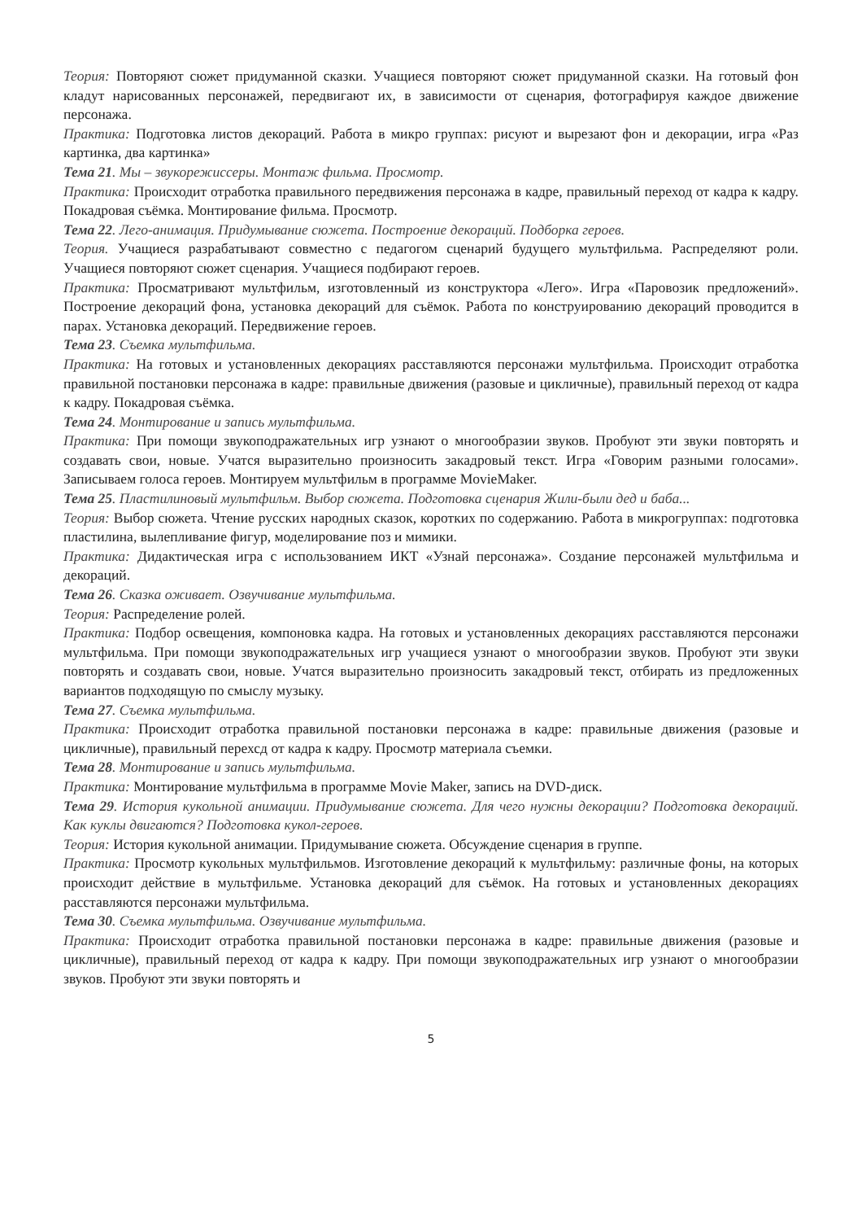Теория: Повторяют сюжет придуманной сказки. Учащиеся повторяют сюжет придуманной сказки. На готовый фон кладут нарисованных персонажей, передвигают их, в зависимости от сценария, фотографируя каждое движение персонажа.
Практика: Подготовка листов декораций. Работа в микро группах: рисуют и вырезают фон и декорации, игра «Раз картинка, два картинка»
Тема 21. Мы – звукорежиссеры. Монтаж фильма. Просмотр.
Практика: Происходит отработка правильного передвижения персонажа в кадре, правильный переход от кадра к кадру. Покадровая съёмка. Монтирование фильма. Просмотр.
Тема 22. Лего-анимация. Придумывание сюжета. Построение декораций. Подборка героев.
Теория. Учащиеся разрабатывают совместно с педагогом сценарий будущего мультфильма. Распределяют роли. Учащиеся повторяют сюжет сценария. Учащиеся подбирают героев.
Практика: Просматривают мультфильм, изготовленный из конструктора «Лего». Игра «Паровозик предложений». Построение декораций фона, установка декораций для съёмок. Работа по конструированию декораций проводится в парах. Установка декораций. Передвижение героев.
Тема 23. Съемка мультфильма.
Практика: На готовых и установленных декорациях расставляются персонажи мультфильма. Происходит отработка правильной постановки персонажа в кадре: правильные движения (разовые и цикличные), правильный переход от кадра к кадру. Покадровая съёмка.
Тема 24. Монтирование и запись мультфильма.
Практика: При помощи звукоподражательных игр узнают о многообразии звуков. Пробуют эти звуки повторять и создавать свои, новые. Учатся выразительно произносить закадровый текст. Игра «Говорим разными голосами». Записываем голоса героев. Монтируем мультфильм в программе MovieMaker.
Тема 25. Пластилиновый мультфильм. Выбор сюжета. Подготовка сценария Жили-были дед и баба...
Теория: Выбор сюжета. Чтение русских народных сказок, коротких по содержанию. Работа в микрогруппах: подготовка пластилина, вылепливание фигур, моделирование поз и мимики.
Практика: Дидактическая игра с использованием ИКТ «Узнай персонажа». Создание персонажей мультфильма и декораций.
Тема 26. Сказка оживает. Озвучивание мультфильма.
Теория: Распределение ролей.
Практика: Подбор освещения, компоновка кадра. На готовых и установленных декорациях расставляются персонажи мультфильма. При помощи звукоподражательных игр учащиеся узнают о многообразии звуков. Пробуют эти звуки повторять и создавать свои, новые. Учатся выразительно произносить закадровый текст, отбирать из предложенных вариантов подходящую по смыслу музыку.
Тема 27. Съемка мультфильма.
Практика: Происходит отработка правильной постановки персонажа в кадре: правильные движения (разовые и цикличные), правильный перехсд от кадра к кадру. Просмотр материала съемки.
Тема 28. Монтирование и запись мультфильма.
Практика: Монтирование мультфильма в программе Movie Maker, запись на DVD-диск.
Тема 29. История кукольной анимации. Придумывание сюжета. Для чего нужны декорации? Подготовка декораций. Как куклы двигаются? Подготовка кукол-героев.
Теория: История кукольной анимации. Придумывание сюжета. Обсуждение сценария в группе.
Практика: Просмотр кукольных мультфильмов. Изготовление декораций к мультфильму: различные фоны, на которых происходит действие в мультфильме. Установка декораций для съёмок. На готовых и установленных декорациях расставляются персонажи мультфильма.
Тема 30. Съемка мультфильма. Озвучивание мультфильма.
Практика: Происходит отработка правильной постановки персонажа в кадре: правильные движения (разовые и цикличные), правильный переход от кадра к кадру. При помощи звукоподражательных игр узнают о многообразии звуков. Пробуют эти звуки повторять и
5